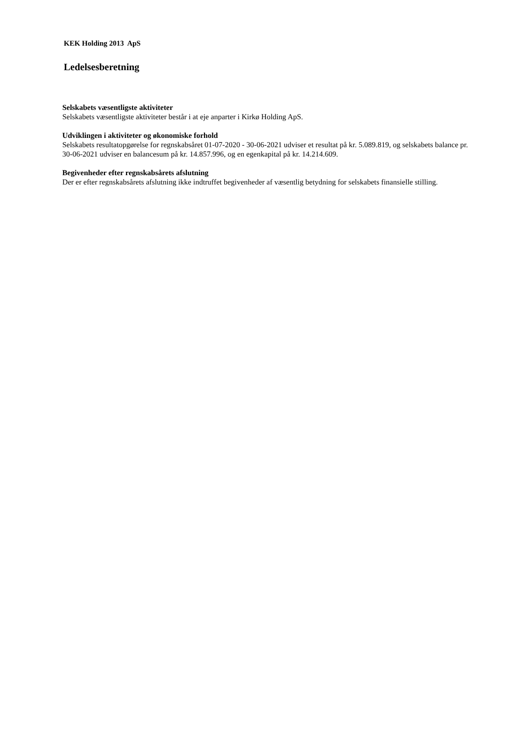KEK Holding 2013 ApS
Ledelsesberetning
Selskabets væsentligste aktiviteter
Selskabets væsentligste aktiviteter består i at eje anparter i Kirkø Holding ApS.
Udviklingen i aktiviteter og økonomiske forhold
Selskabets resultatopgørelse for regnskabsåret 01-07-2020 - 30-06-2021 udviser et resultat på kr. 5.089.819, og selskabets balance pr. 30-06-2021 udviser en balancesum på kr. 14.857.996, og en egenkapital på kr. 14.214.609.
Begivenheder efter regnskabsårets afslutning
Der er efter regnskabsårets afslutning ikke indtruffet begivenheder af væsentlig betydning for selskabets finansielle stilling.